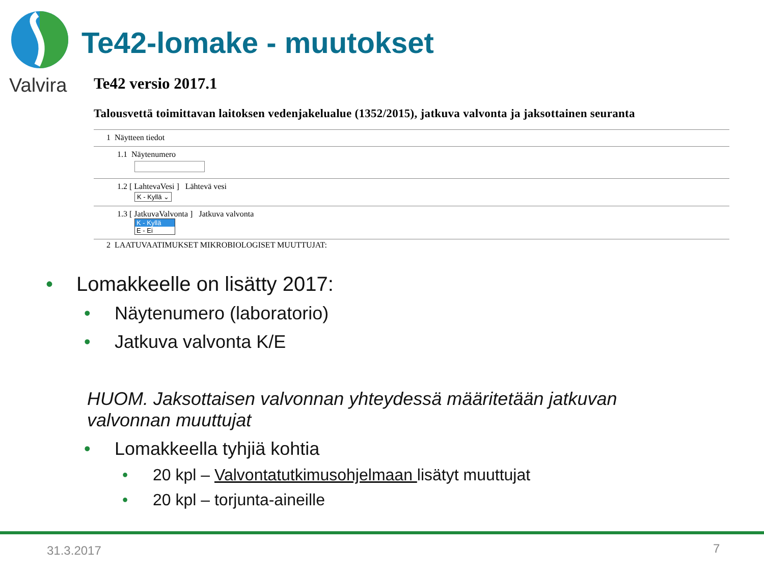Valvira
Te42-lomake - muutokset
Te42 versio 2017.1
Talousvettä toimittavan laitoksen vedenjakelualue (1352/2015), jatkuva valvonta ja jaksottainen seuranta
1 Näytteen tiedot
1.1 Näytenumero
1.2 [ LahtevaVesi ] Lähtevä vesi
K - Kyllä ⌄
1.3 [ JatkuvaValvonta ] Jatkuva valvonta
K - Kyllä
E - Ei
2 LAATUVAATIMUKSET MIKROBIOLOGISET MUUTTUJAT:
• Lomakkeelle on lisätty 2017:
• Näytenumero (laboratorio)
• Jatkuva valvonta K/E
HUOM. Jaksottaisen valvonnan yhteydessä määritetään jatkuvan valvonnan muuttujat
• Lomakkeella tyhjiä kohtia
• 20 kpl – Valvontatutkimusohjelmaan lisätyt muuttujat
• 20 kpl – torjunta-aineille
31.3.2017 7